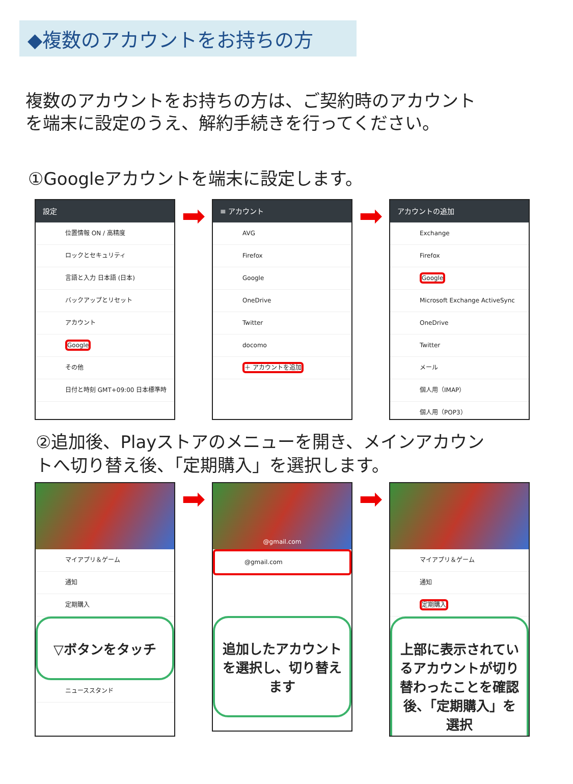◆複数のアカウントをお持ちの方
複数のアカウントをお持ちの方は、ご契約時のアカウント
を端末に設定のうえ、解約手続きを行ってください。
①Googleアカウントを端末に設定します。
設定
位置情報 ON / 高精度
ロックとセキュリティ
言語と入力 日本語 (日本)
バックアップとリセット
アカウント
Google
その他
日付と時刻 GMT+09:00 日本標準時
➡
≡ アカウント
AVG
Firefox
Google
OneDrive
Twitter
docomo
＋ アカウントを追加
➡
アカウントの追加
Exchange
Firefox
Google
Microsoft Exchange ActiveSync
OneDrive
Twitter
メール
個人用（IMAP）
個人用（POP3）
②追加後、Playストアのメニューを開き、メインアカウン
トへ切り替え後、「定期購入」を選択します。
マイアプリ＆ゲーム
通知
定期購入
▽ボタンをタッチ
ニューススタンド
➡
@gmail.com
@gmail.com
追加したアカウントを選択し、切り替えます
➡
マイアプリ＆ゲーム
通知
定期購入
上部に表示されているアカウントが切り替わったことを確認後、「定期購入」を選択